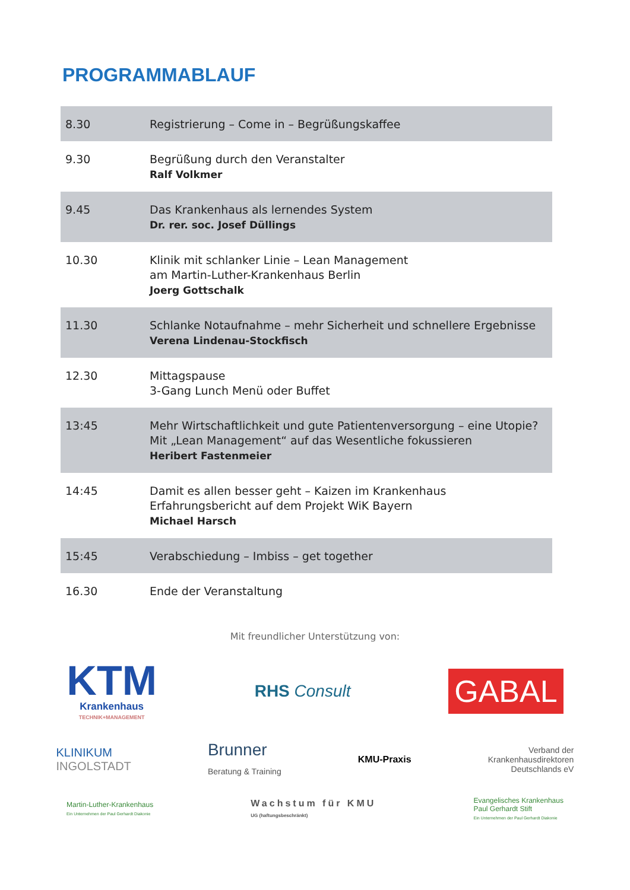PROGRAMMABLAUF
| 8.30 | Registrierung – Come in – Begrüßungskaffee |
| 9.30 | Begrüßung durch den Veranstalter Ralf Volkmer |
| 9.45 | Das Krankenhaus als lernendes System Dr. rer. soc. Josef Düllings |
| 10.30 | Klinik mit schlanker Linie – Lean Management am Martin-Luther-Krankenhaus Berlin Joerg Gottschalk |
| 11.30 | Schlanke Notaufnahme – mehr Sicherheit und schnellere Ergebnisse Verena Lindenau-Stockfisch |
| 12.30 | Mittagspause 3-Gang Lunch Menü oder Buffet |
| 13:45 | Mehr Wirtschaftlichkeit und gute Patientenversorgung – eine Utopie? Mit „Lean Management“ auf das Wesentliche fokussieren Heribert Fastenmeier |
| 14:45 | Damit es allen besser geht – Kaizen im Krankenhaus Erfahrungsbericht auf dem Projekt WiK Bayern Michael Harsch |
| 15:45 | Verabschiedung – Imbiss – get together |
| 16.30 | Ende der Veranstaltung |
Mit freundlicher Unterstützung von:
KTM
Krankenhaus
TECHNIK+MANAGEMENT
RHS Consult
GABAL
KLINIKUM
INGOLSTADT
Brunner
Beratung & Training
KMU-Praxis
Verband der
Krankenhausdirektoren
Deutschlands eV
Martin-Luther-Krankenhaus
Ein Unternehmen der Paul Gerhardt Diakonie
Wachstum für KMU
UG (haftungsbeschränkt)
Evangelisches Krankenhaus
Paul Gerhardt Stift
Ein Unternehmen der Paul Gerhardt Diakonie